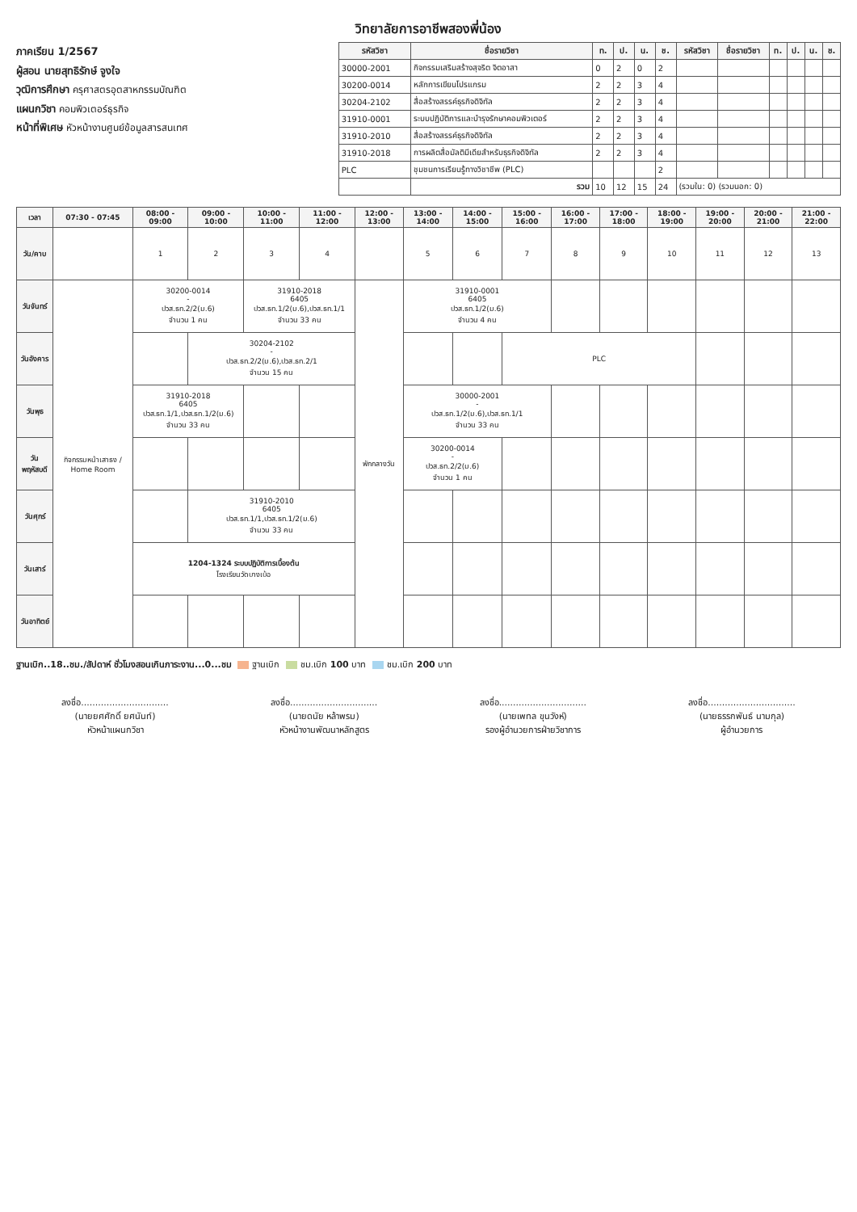วิทยาลัยการอาชีพสองพี่น้อง
ภาคเรียน 1/2567
ผู้สอน นายสุทธิรักษ์ จูงใจ
วุฒิการศึกษา ครุศาสตรอุตสาหกรรมบัณฑิต
แผนกวิชา คอมพิวเตอร์ธุรกิจ
หน้าที่พิเศษ หัวหน้างานศูนย์ข้อมูลสารสนเทศ
| รหัสวิชา | ชื่อรายวิชา | ท. | ป. | น. | ช. | รหัสวิชา | ชื่อรายวิชา | ท. | ป. | น. | ช. |
| --- | --- | --- | --- | --- | --- | --- | --- | --- | --- | --- | --- |
| 30000-2001 | กิจกรรมเสริมสร้างสุจริต จิตอาสา | 0 | 2 | 0 | 2 | | | | | | |
| 30200-0014 | หลักการเขียนโปรแกรม | 2 | 2 | 3 | 4 | | | | | | |
| 30204-2102 | สื่อสร้างสรรค์ธุรกิจดิจิทัล | 2 | 2 | 3 | 4 | | | | | | |
| 31910-0001 | ระบบปฏิบัติการและบำรุงรักษาคอมพิวเตอร์ | 2 | 2 | 3 | 4 | | | | | | |
| 31910-2010 | สื่อสร้างสรรค์ธุรกิจดิจิทัล | 2 | 2 | 3 | 4 | | | | | | |
| 31910-2018 | การผลิตสื่อมัลติมีเดียสำหรับธุรกิจดิจิทัล | 2 | 2 | 3 | 4 | | | | | | |
| PLC | ชุมชนการเรียนรู้ทางวิชาชีพ (PLC) | | | | 2 | | | | | | |
| | รวม | 10 | 12 | 15 | 24 | (รวมใน: 0) (รวมนอก: 0) | | | | | |
| เวลา | 07:30 - 07:45 | 08:00 - 09:00 | 09:00 - 10:00 | 10:00 - 11:00 | 11:00 - 12:00 | 12:00 - 13:00 | 13:00 - 14:00 | 14:00 - 15:00 | 15:00 - 16:00 | 16:00 - 17:00 | 17:00 - 18:00 | 18:00 - 19:00 | 19:00 - 20:00 | 20:00 - 21:00 | 21:00 - 22:00 |
| --- | --- | --- | --- | --- | --- | --- | --- | --- | --- | --- | --- | --- | --- | --- | --- |
| วัน/คาบ | | 1 | 2 | 3 | 4 | | 5 | 6 | 7 | 8 | 9 | 10 | 11 | 12 | 13 |
| วันจันทร์ | กิจกรรมหน้าเสาธง / Home Room | 30200-0014 - ปวส.ธท.2/2(ม.6) จำนวน 1 คน | | 31910-2018 6405 ปวส.ธท.1/2(ม.6),ปวส.ธท.1/1 จำนวน 33 คน | | พักกลางวัน | 31910-0001 6405 ปวส.ธท.1/2(ม.6) จำนวน 4 คน | | | | | | | | |
| วันอังคาร | | | 30204-2102 - ปวส.ธท.2/2(ม.6),ปวส.ธท.2/1 จำนวน 15 คน | | | | | | PLC | | | | | | |
| วันพุธ | | 31910-2018 6405 ปวส.ธท.1/1,ปวส.ธท.1/2(ม.6) จำนวน 33 คน | | | | | 30000-2001 - ปวส.ธท.1/2(ม.6),ปวส.ธท.1/1 จำนวน 33 คน | | | | | | | | |
| วันพฤหัสบดี | | | | | | | 30200-0014 - ปวส.ธท.2/2(ม.6) จำนวน 1 คน | | | | | | | | |
| วันศุกร์ | | | 31910-2010 6405 ปวส.ธท.1/1,ปวส.ธท.1/2(ม.6) จำนวน 33 คน | | | | | | | | | | | | |
| วันเสาร์ | | 1204-1324 ระบบปฏิบัติการเบื้องต้น โรงเรียนวัดบางเบ้อ | | | | | | | | | | | | | |
| วันอาทิตย์ | | | | | | | | | | | | | | | |
ฐานเบิก..18..ชม./สัปดาห์ ชั่วโมงสอนเกินภาระงาน...0...ชม ฐานเบิก ชม.เบิก 100 บาท ชม.เบิก 200 บาท
ลงชื่อ...............................
(นายยศศักดิ์ ยศนันท์)
หัวหน้าแผนกวิชา
ลงชื่อ...............................
(นายดนัย หล้าพรม)
หัวหน้างานพัฒนาหลักสูตร
ลงชื่อ...............................
(นายเพทล ขุนวังห์)
รองผู้อำนวยการฝ่ายวิชาการ
ลงชื่อ...............................
(นายธรรกพันธ์ นามกุล)
ผู้อำนวยการ